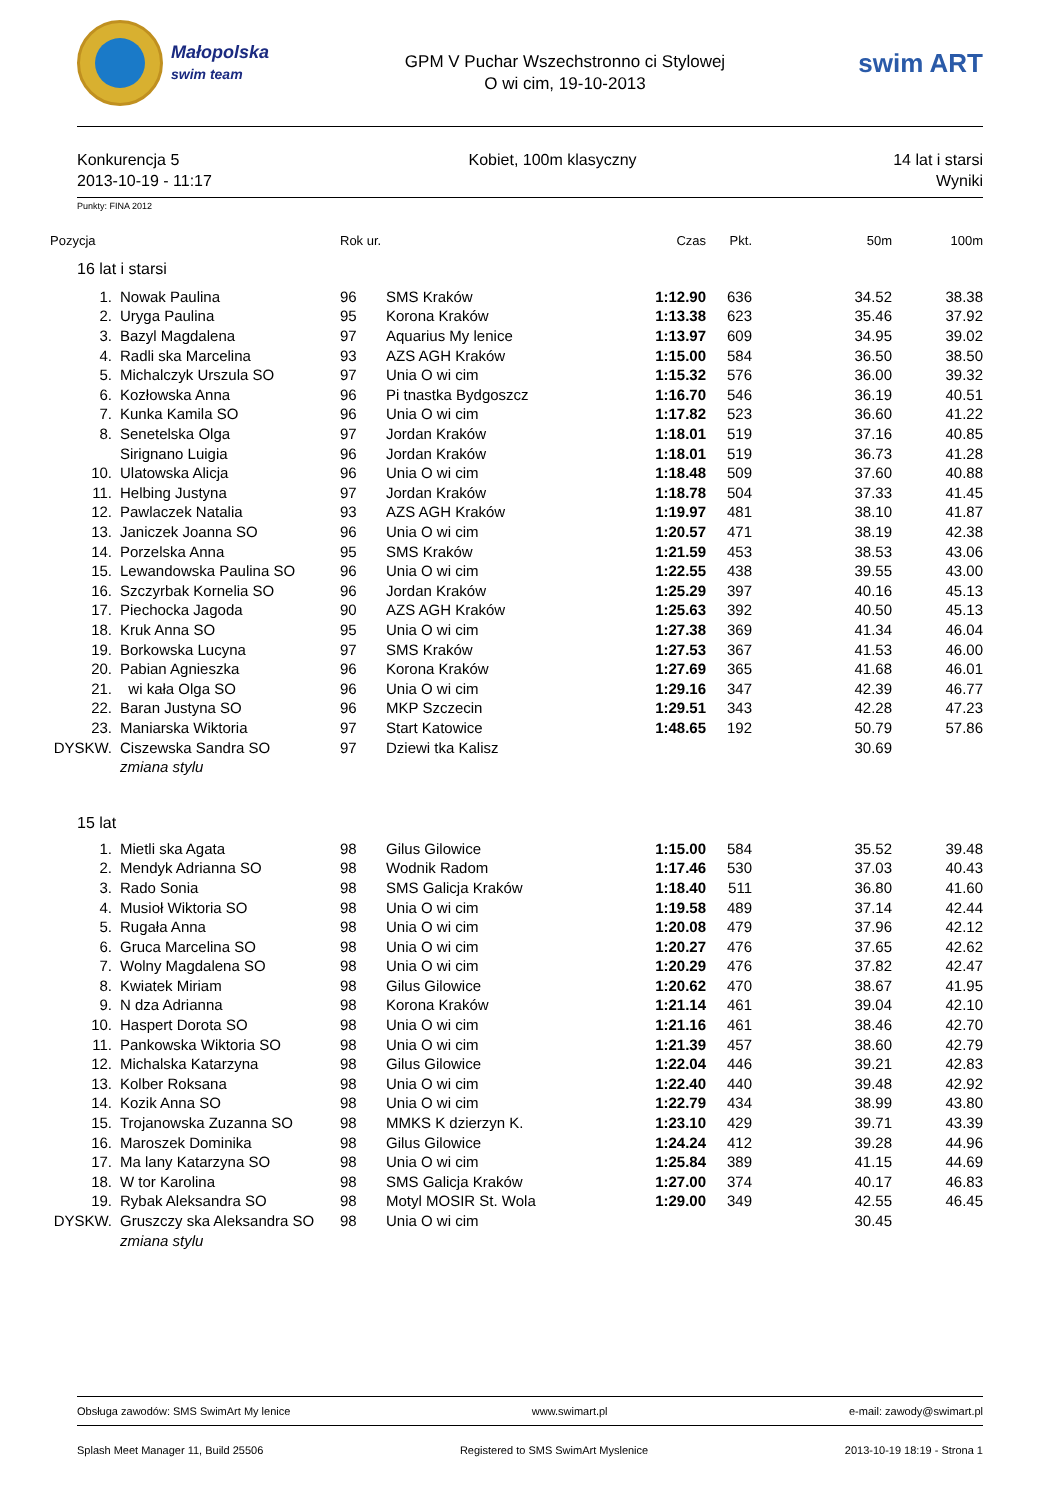Małopolska
swim team
GPM V Puchar Wszechstronno ci Stylowej
O wi cim, 19-10-2013
swim ART
Konkurencja 5
2013-10-19 - 11:17
Kobiet, 100m klasyczny 14 lat i starsi
Wyniki
Punkty: FINA 2012
| Pozycja | | | Rok ur. | | Czas | Pkt. | 50m | 100m |
| --- | --- | --- | --- | --- | --- | --- | --- | --- |
| 16 lat i starsi | | | | | | | | |
| 1. | | Nowak Paulina | 96 | SMS Kraków | 1:12.90 | 636 | 34.52 | 38.38 |
| 2. | | Uryga Paulina | 95 | Korona Kraków | 1:13.38 | 623 | 35.46 | 37.92 |
| 3. | | Bazyl Magdalena | 97 | Aquarius My lenice | 1:13.97 | 609 | 34.95 | 39.02 |
| 4. | | Radli ska Marcelina | 93 | AZS AGH Kraków | 1:15.00 | 584 | 36.50 | 38.50 |
| 5. | | Michalczyk Urszula SO | 97 | Unia O wi cim | 1:15.32 | 576 | 36.00 | 39.32 |
| 6. | | Kozłowska Anna | 96 | Pi tnastka Bydgoszcz | 1:16.70 | 546 | 36.19 | 40.51 |
| 7. | | Kunka Kamila SO | 96 | Unia O wi cim | 1:17.82 | 523 | 36.60 | 41.22 |
| 8. | | Senetelska Olga | 97 | Jordan Kraków | 1:18.01 | 519 | 37.16 | 40.85 |
| | | Sirignano Luigia | 96 | Jordan Kraków | 1:18.01 | 519 | 36.73 | 41.28 |
| 10. | | Ulatowska Alicja | 96 | Unia O wi cim | 1:18.48 | 509 | 37.60 | 40.88 |
| 11. | | Helbing Justyna | 97 | Jordan Kraków | 1:18.78 | 504 | 37.33 | 41.45 |
| 12. | | Pawlaczek Natalia | 93 | AZS AGH Kraków | 1:19.97 | 481 | 38.10 | 41.87 |
| 13. | | Janiczek Joanna SO | 96 | Unia O wi cim | 1:20.57 | 471 | 38.19 | 42.38 |
| 14. | | Porzelska Anna | 95 | SMS Kraków | 1:21.59 | 453 | 38.53 | 43.06 |
| 15. | | Lewandowska Paulina SO | 96 | Unia O wi cim | 1:22.55 | 438 | 39.55 | 43.00 |
| 16. | | Szczyrbak Kornelia SO | 96 | Jordan Kraków | 1:25.29 | 397 | 40.16 | 45.13 |
| 17. | | Piechocka Jagoda | 90 | AZS AGH Kraków | 1:25.63 | 392 | 40.50 | 45.13 |
| 18. | | Kruk Anna SO | 95 | Unia O wi cim | 1:27.38 | 369 | 41.34 | 46.04 |
| 19. | | Borkowska Lucyna | 97 | SMS Kraków | 1:27.53 | 367 | 41.53 | 46.00 |
| 20. | | Pabian Agnieszka | 96 | Korona Kraków | 1:27.69 | 365 | 41.68 | 46.01 |
| 21. | | wi kała Olga SO | 96 | Unia O wi cim | 1:29.16 | 347 | 42.39 | 46.77 |
| 22. | | Baran Justyna SO | 96 | MKP Szczecin | 1:29.51 | 343 | 42.28 | 47.23 |
| 23. | | Maniarska Wiktoria | 97 | Start Katowice | 1:48.65 | 192 | 50.79 | 57.86 |
| DYSKW. | | Ciszewska Sandra SO | 97 | Dziewi tka Kalisz | | | 30.69 | |
| | | zmiana stylu | | | | | | |
| 15 lat | | | | | | | | |
| 1. | | Mietli ska Agata | 98 | Gilus Gilowice | 1:15.00 | 584 | 35.52 | 39.48 |
| 2. | | Mendyk Adrianna SO | 98 | Wodnik Radom | 1:17.46 | 530 | 37.03 | 40.43 |
| 3. | | Rado Sonia | 98 | SMS Galicja Kraków | 1:18.40 | 511 | 36.80 | 41.60 |
| 4. | | Musioł Wiktoria SO | 98 | Unia O wi cim | 1:19.58 | 489 | 37.14 | 42.44 |
| 5. | | Rugała Anna | 98 | Unia O wi cim | 1:20.08 | 479 | 37.96 | 42.12 |
| 6. | | Gruca Marcelina SO | 98 | Unia O wi cim | 1:20.27 | 476 | 37.65 | 42.62 |
| 7. | | Wolny Magdalena SO | 98 | Unia O wi cim | 1:20.29 | 476 | 37.82 | 42.47 |
| 8. | | Kwiatek Miriam | 98 | Gilus Gilowice | 1:20.62 | 470 | 38.67 | 41.95 |
| 9. | | N dza Adrianna | 98 | Korona Kraków | 1:21.14 | 461 | 39.04 | 42.10 |
| 10. | | Haspert Dorota SO | 98 | Unia O wi cim | 1:21.16 | 461 | 38.46 | 42.70 |
| 11. | | Pankowska Wiktoria SO | 98 | Unia O wi cim | 1:21.39 | 457 | 38.60 | 42.79 |
| 12. | | Michalska Katarzyna | 98 | Gilus Gilowice | 1:22.04 | 446 | 39.21 | 42.83 |
| 13. | | Kolber Roksana | 98 | Unia O wi cim | 1:22.40 | 440 | 39.48 | 42.92 |
| 14. | | Kozik Anna SO | 98 | Unia O wi cim | 1:22.79 | 434 | 38.99 | 43.80 |
| 15. | | Trojanowska Zuzanna SO | 98 | MMKS K dzierzyn K. | 1:23.10 | 429 | 39.71 | 43.39 |
| 16. | | Maroszek Dominika | 98 | Gilus Gilowice | 1:24.24 | 412 | 39.28 | 44.96 |
| 17. | | Ma lany Katarzyna SO | 98 | Unia O wi cim | 1:25.84 | 389 | 41.15 | 44.69 |
| 18. | | W tor Karolina | 98 | SMS Galicja Kraków | 1:27.00 | 374 | 40.17 | 46.83 |
| 19. | | Rybak Aleksandra SO | 98 | Motyl MOSIR St. Wola | 1:29.00 | 349 | 42.55 | 46.45 |
| DYSKW. | | Gruszczy ska Aleksandra SO | 98 | Unia O wi cim | | | 30.45 | |
| | | zmiana stylu | | | | | | |
Obsługa zawodów: SMS SwimArt My lenice www.swimart.pl e-mail: zawody@swimart.pl
Splash Meet Manager 11, Build 25506 Registered to SMS SwimArt Myslenice 2013-10-19 18:19 - Strona 1